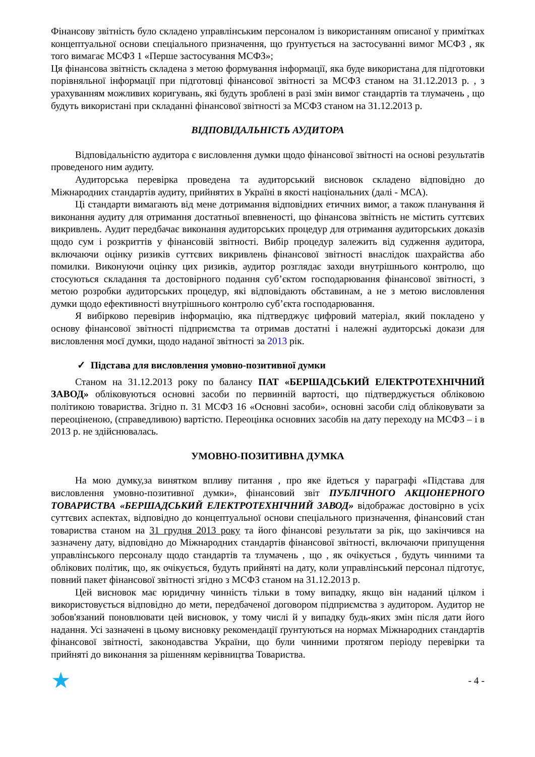Фінансову звітність було складено управлінським персоналом із використанням описаної у примітках концептуальної основи спеціального призначення, що ґрунтується на застосуванні вимог МСФЗ , як того вимагає МСФЗ 1 «Перше застосування МСФЗ»;
Ця фінансова звітність складена з метою формування інформації, яка буде використана для підготовки порівняльної інформації при підготовці фінансової звітності за МСФЗ станом на 31.12.2013 р. , з урахуванням можливих коригувань, які будуть зроблені в разі змін вимог стандартів та тлумачень , що будуть використані при складанні фінансової звітності за МСФЗ станом на 31.12.2013 р.
ВІДПОВІДАЛЬНІСТЬ АУДИТОРА
Відповідальністю аудитора є висловлення думки щодо фінансової звітності на основі результатів проведеного ним аудиту.
Аудиторська перевірка проведена та аудиторський висновок складено відповідно до Міжнародних стандартів аудиту, прийнятих в Україні в якості національних (далі - МСА).
Ці стандарти вимагають від мене дотримання відповідних етичних вимог, а також планування й виконання аудиту для отримання достатньої впевненості, що фінансова звітність не містить суттєвих викривлень. Аудит передбачає виконання аудиторських процедур для отримання аудиторських доказів щодо сум і розкриттів у фінансовій звітності. Вибір процедур залежить від судження аудитора, включаючи оцінку ризиків суттєвих викривлень фінансової звітності внаслідок шахрайства або помилки. Виконуючи оцінку цих ризиків, аудитор розглядає заходи внутрішнього контролю, що стосуються складання та достовірного подання суб’єктом господарювання фінансової звітності, з метою розробки аудиторських процедур, які відповідають обставинам, а не з метою висловлення думки щодо ефективності внутрішнього контролю суб’єкта господарювання.
Я вибірково перевірив інформацію, яка підтверджує цифровий матеріал, який покладено у основу фінансової звітності підприємства та отримав достатні і належні аудиторські докази для висловлення моєї думки, щодо наданої звітності за 2013 рік.
✓ Підстава для висловлення умовно-позитивної думки
Станом на 31.12.2013 року по балансу ПАТ «БЕРШАДСЬКИЙ ЕЛЕКТРОТЕХНІЧНИЙ ЗАВОД» обліковуються основні засоби по первинній вартості, що підтверджується обліковою політикою товариства. Згідно п. 31 МСФЗ 16 «Основні засоби», основні засоби слід обліковувати за переоціненою, (справедливою) вартістю. Переоцінка основних засобів на дату переходу на МСФЗ – і в 2013 р. не здійснювалась.
УМОВНО-ПОЗИТИВНА ДУМКА
На мою думку,за винятком впливу питання , про яке йдеться у параграфі «Підстава для висловлення умовно-позитивної думки», фінансовий звіт ПУБЛІЧНОГО АКЦІОНЕРНОГО ТОВАРИСТВА «БЕРШАДСЬКИЙ ЕЛЕКТРОТЕХНІЧНИЙ ЗАВОД» відображає достовірно в усіх суттєвих аспектах, відповідно до концептуальної основи спеціального призначення, фінансовий стан товариства станом на 31 грудня 2013 року та його фінансові результати за рік, що закінчився на зазначену дату, відповідно до Міжнародних стандартів фінансової звітності, включаючи припущення управлінського персоналу щодо стандартів та тлумачень , що , як очікується , будуть чинними та облікових політик, що, як очікується, будуть прийняті на дату, коли управлінський персонал підготує, повний пакет фінансової звітності згідно з МСФЗ станом на 31.12.2013 р.
Цей висновок має юридичну чинність тільки в тому випадку, якщо він наданий цілком і використовується відповідно до мети, передбаченої договором підприємства з аудитором. Аудитор не зобов'язаний поновлювати цей висновок, у тому числі й у випадку будь-яких змін після дати його надання. Усі зазначені в цьому висновку рекомендації ґрунтуються на нормах Міжнародних стандартів фінансової звітності, законодавства України, що були чинними протягом періоду перевірки та прийняті до виконання за рішенням керівництва Товариства.
★ - 4 -